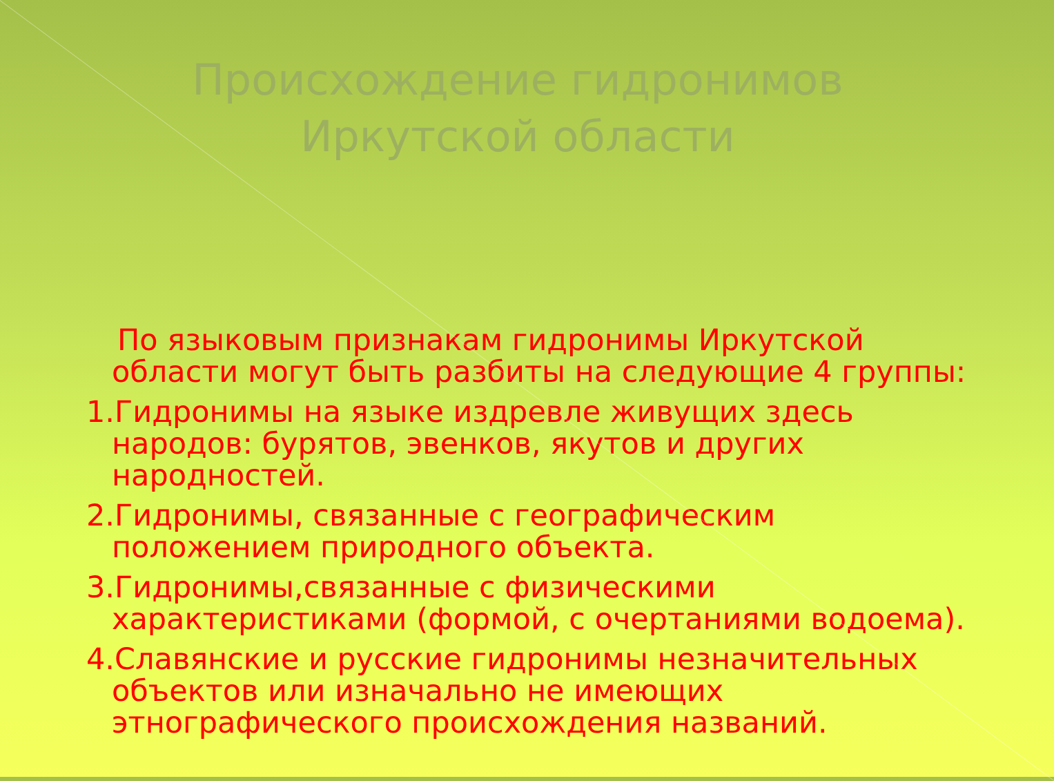Происхождение гидронимов
Иркутской области
По языковым признакам гидронимы Иркутской области могут быть разбиты на следующие 4 группы:
1.Гидронимы на языке издревле живущих здесь народов: бурятов, эвенков, якутов и других народностей.
2.Гидронимы, связанные с географическим положением природного объекта.
3.Гидронимы,связанные с физическими характеристиками (формой, с очертаниями водоема).
4.Славянские и русские гидронимы незначительных объектов или изначально не имеющих этнографического происхождения названий.